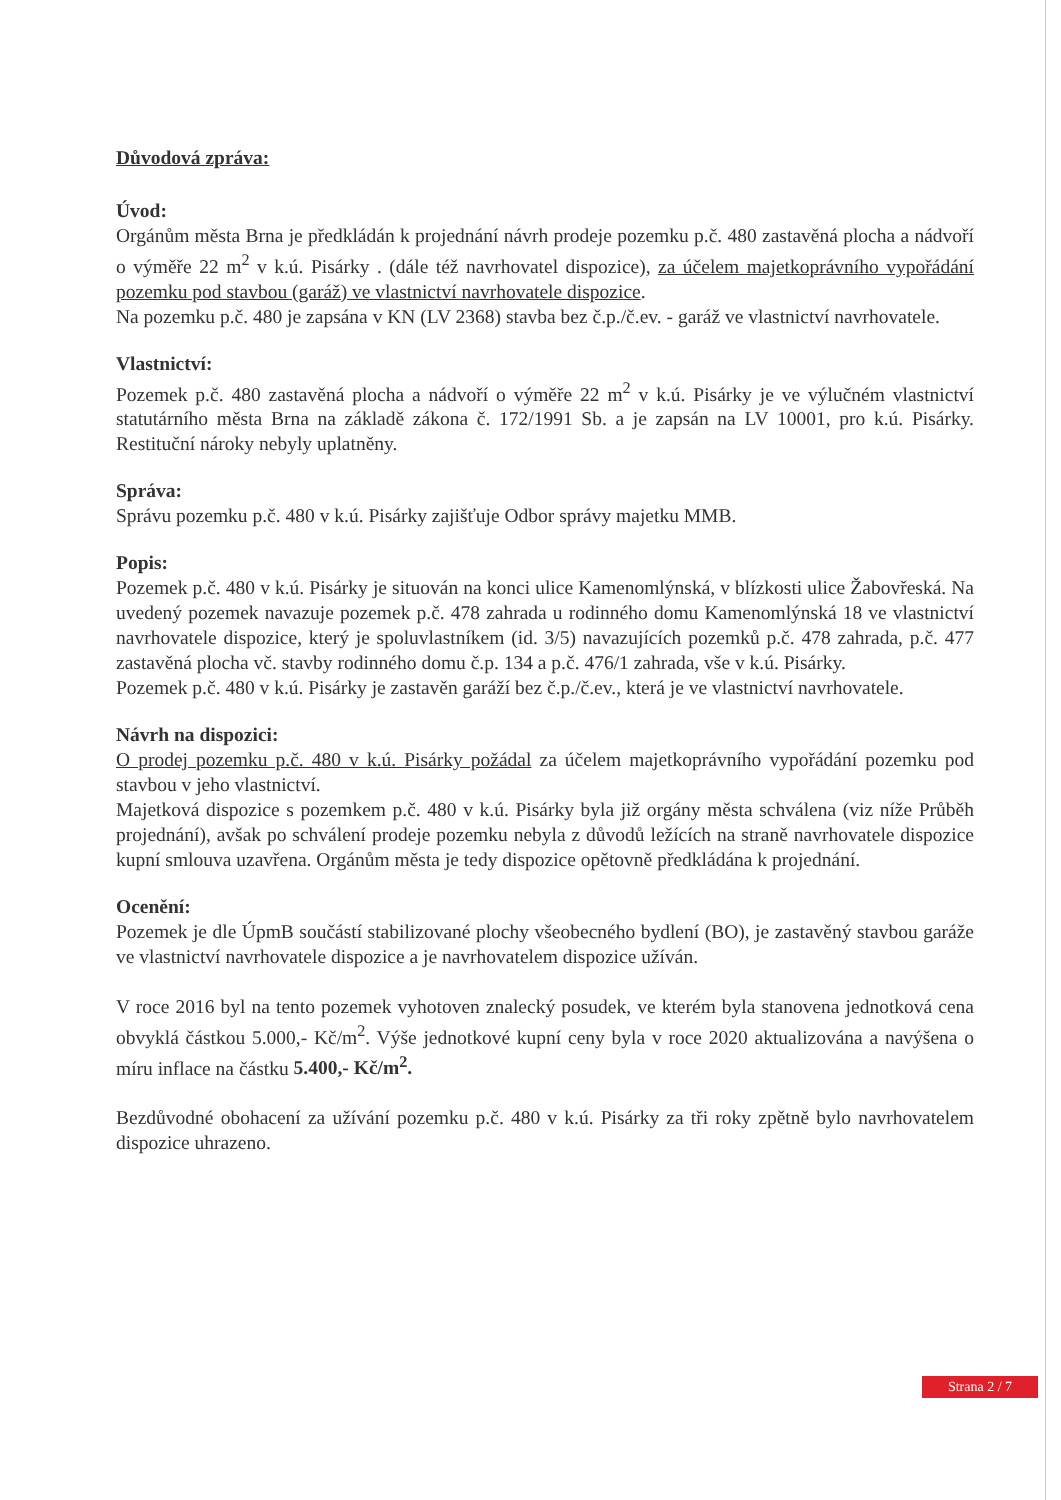Důvodová zpráva:
Úvod:
Orgánům města Brna je předkládán k projednání návrh prodeje pozemku p.č. 480 zastavěná plocha a nádvoří o výměře 22 m<sup>2</sup> v k.ú. Pisárky . (dále též navrhovatel dispozice), za účelem majetkoprávního vypořádání pozemku pod stavbou (garáž) ve vlastnictví navrhovatele dispozice.
Na pozemku p.č. 480 je zapsána v KN (LV 2368) stavba bez č.p./č.ev. - garáž ve vlastnictví navrhovatele.
Vlastnictví:
Pozemek p.č. 480 zastavěná plocha a nádvoří o výměře 22 m<sup>2</sup> v k.ú. Pisárky je ve výlučném vlastnictví statutárního města Brna na základě zákona č. 172/1991 Sb. a je zapsán na LV 10001, pro k.ú. Pisárky. Restituční nároky nebyly uplatněny.
Správa:
Správu pozemku p.č. 480 v k.ú. Pisárky zajišťuje Odbor správy majetku MMB.
Popis:
Pozemek p.č. 480 v k.ú. Pisárky je situován na konci ulice Kamenomlýnská, v blízkosti ulice Žabovřeská. Na uvedený pozemek navazuje pozemek p.č. 478 zahrada u rodinného domu Kamenomlýnská 18 ve vlastnictví navrhovatele dispozice, který je spoluvlastníkem (id. 3/5) navazujících pozemků p.č. 478 zahrada, p.č. 477 zastavěná plocha vč. stavby rodinného domu č.p. 134 a p.č. 476/1 zahrada, vše v k.ú. Pisárky.
Pozemek p.č. 480 v k.ú. Pisárky je zastavěn garáží bez č.p./č.ev., která je ve vlastnictví navrhovatele.
Návrh na dispozici:
O prodej pozemku p.č. 480 v k.ú. Pisárky požádal za účelem majetkoprávního vypořádání pozemku pod stavbou v jeho vlastnictví.
Majetková dispozice s pozemkem p.č. 480 v k.ú. Pisárky byla již orgány města schválena (viz níže Průběh projednání), avšak po schválení prodeje pozemku nebyla z důvodů ležících na straně navrhovatele dispozice kupní smlouva uzavřena. Orgánům města je tedy dispozice opětovně předkládána k projednání.
Ocenění:
Pozemek je dle ÚpmB součástí stabilizované plochy všeobecného bydlení (BO), je zastavěný stavbou garáže ve vlastnictví navrhovatele dispozice a je navrhovatelem dispozice užíván.
V roce 2016 byl na tento pozemek vyhotoven znalecký posudek, ve kterém byla stanovena jednotková cena obvyklá částkou 5.000,- Kč/m<sup>2</sup>. Výše jednotkové kupní ceny byla v roce 2020 aktualizována a navýšena o míru inflace na částku 5.400,- Kč/m<sup>2</sup>.
Bezdůvodné obohacení za užívání pozemku p.č. 480 v k.ú. Pisárky za tři roky zpětně bylo navrhovatelem dispozice uhrazeno.
Strana 2 / 7